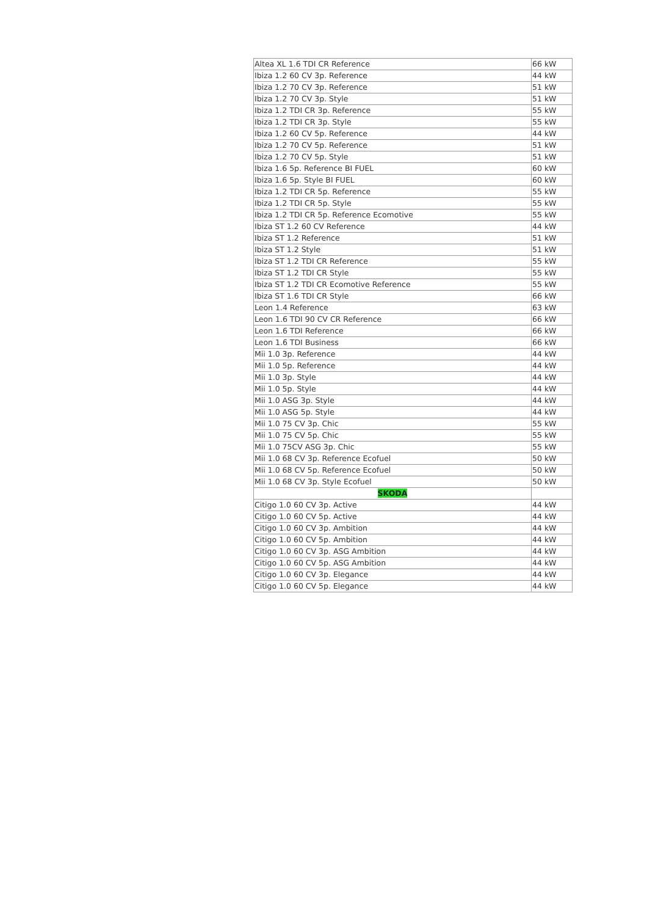| Altea XL 1.6 TDI CR Reference | 66 kW |
| Ibiza 1.2 60 CV 3p. Reference | 44 kW |
| Ibiza 1.2 70 CV 3p. Reference | 51 kW |
| Ibiza 1.2 70 CV 3p. Style | 51 kW |
| Ibiza 1.2 TDI CR 3p. Reference | 55 kW |
| Ibiza 1.2 TDI CR 3p. Style | 55 kW |
| Ibiza 1.2 60 CV 5p. Reference | 44 kW |
| Ibiza 1.2 70 CV 5p. Reference | 51 kW |
| Ibiza 1.2 70 CV 5p. Style | 51 kW |
| Ibiza 1.6 5p. Reference BI FUEL | 60 kW |
| Ibiza 1.6 5p. Style BI FUEL | 60 kW |
| Ibiza 1.2 TDI CR 5p. Reference | 55 kW |
| Ibiza 1.2 TDI CR 5p. Style | 55 kW |
| Ibiza 1.2 TDI CR 5p. Reference Ecomotive | 55 kW |
| Ibiza ST 1.2 60 CV Reference | 44 kW |
| Ibiza ST 1.2 Reference | 51 kW |
| Ibiza ST 1.2 Style | 51 kW |
| Ibiza ST 1.2 TDI CR Reference | 55 kW |
| Ibiza ST 1.2 TDI CR Style | 55 kW |
| Ibiza ST 1.2 TDI CR Ecomotive Reference | 55 kW |
| Ibiza ST 1.6 TDI CR Style | 66 kW |
| Leon 1.4 Reference | 63 kW |
| Leon 1.6 TDI 90 CV CR Reference | 66 kW |
| Leon 1.6 TDI Reference | 66 kW |
| Leon 1.6 TDI Business | 66 kW |
| Mii 1.0 3p. Reference | 44 kW |
| Mii 1.0 5p. Reference | 44 kW |
| Mii 1.0 3p. Style | 44 kW |
| Mii 1.0 5p. Style | 44 kW |
| Mii 1.0 ASG 3p. Style | 44 kW |
| Mii 1.0 ASG 5p. Style | 44 kW |
| Mii 1.0 75 CV 3p. Chic | 55 kW |
| Mii 1.0 75 CV 5p. Chic | 55 kW |
| Mii 1.0 75CV ASG 3p. Chic | 55 kW |
| Mii 1.0 68 CV 3p. Reference Ecofuel | 50 kW |
| Mii 1.0 68 CV 5p. Reference Ecofuel | 50 kW |
| Mii 1.0 68 CV 3p. Style Ecofuel | 50 kW |
| SKODA | |
| Citigo 1.0 60 CV 3p. Active | 44 kW |
| Citigo 1.0 60 CV 5p. Active | 44 kW |
| Citigo 1.0 60 CV 3p. Ambition | 44 kW |
| Citigo 1.0 60 CV 5p. Ambition | 44 kW |
| Citigo 1.0 60 CV 3p. ASG Ambition | 44 kW |
| Citigo 1.0 60 CV 5p. ASG Ambition | 44 kW |
| Citigo 1.0 60 CV 3p. Elegance | 44 kW |
| Citigo 1.0 60 CV 5p. Elegance | 44 kW |